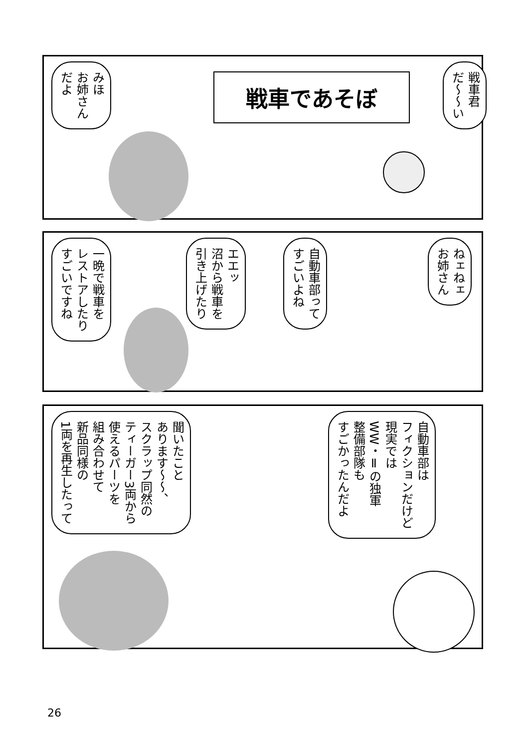戦車君
だ〜〜い
戦車であそぼ
みほ
お姉さん
だよ
ねェねェ
お姉さん
自動車部って
すごいよね
エエッ
沼から戦車を
引き上げたり
一晩で戦車を
レストアしたり
すごいですね
自動車部は
フィクションだけど
現実では
WW・Ⅱの独軍
整備部隊も
すごかったんだよ
聞いたこと
あります〜〜、
スクラップ同然の
ティーガー3両から
使えるパーツを
組み合わせて
新品同様の
1両を再生したって
26